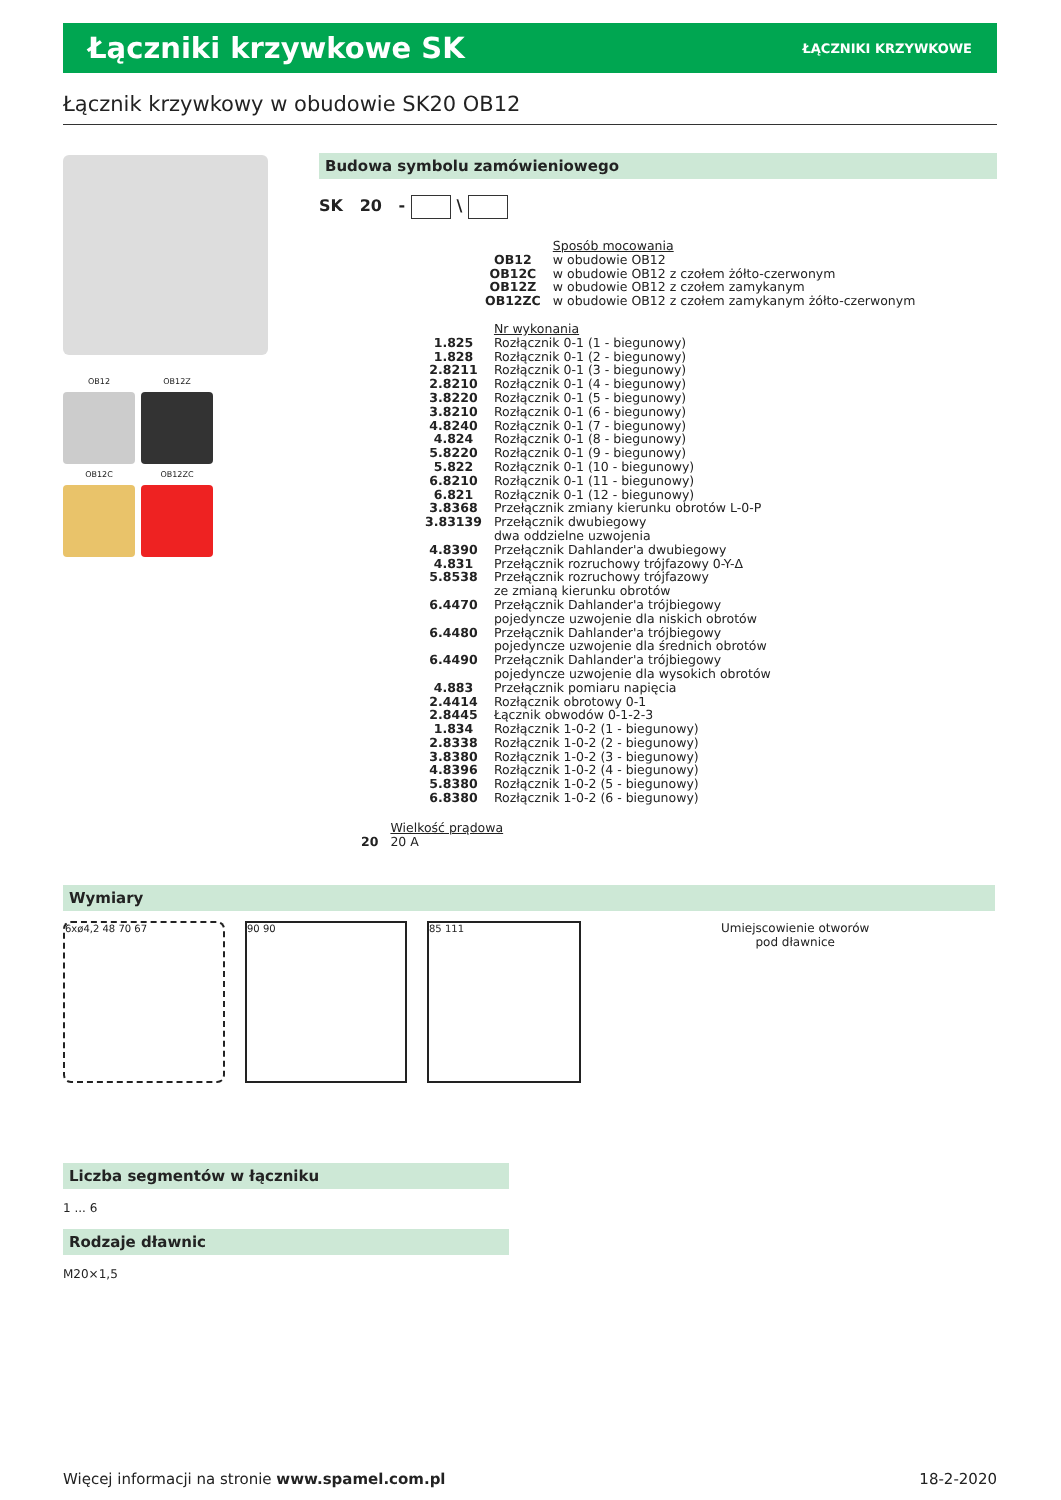Łączniki krzywkowe SK
ŁĄCZNIKI KRZYWKOWE
Łącznik krzywkowy w obudowie SK20 OB12
OB12
OB12Z
OB12C
OB12ZC
Budowa symbolu zamówieniowego
SK 20 - \
| | Sposób mocowania |
| OB12 | w obudowie OB12 |
| OB12C | w obudowie OB12 z czołem żółto-czerwonym |
| OB12Z | w obudowie OB12 z czołem zamykanym |
| OB12ZC | w obudowie OB12 z czołem zamykanym żółto-czerwonym |
| | Nr wykonania |
| 1.825 | Rozłącznik 0-1 (1 - biegunowy) |
| 1.828 | Rozłącznik 0-1 (2 - biegunowy) |
| 2.8211 | Rozłącznik 0-1 (3 - biegunowy) |
| 2.8210 | Rozłącznik 0-1 (4 - biegunowy) |
| 3.8220 | Rozłącznik 0-1 (5 - biegunowy) |
| 3.8210 | Rozłącznik 0-1 (6 - biegunowy) |
| 4.8240 | Rozłącznik 0-1 (7 - biegunowy) |
| 4.824 | Rozłącznik 0-1 (8 - biegunowy) |
| 5.8220 | Rozłącznik 0-1 (9 - biegunowy) |
| 5.822 | Rozłącznik 0-1 (10 - biegunowy) |
| 6.8210 | Rozłącznik 0-1 (11 - biegunowy) |
| 6.821 | Rozłącznik 0-1 (12 - biegunowy) |
| 3.8368 | Przełącznik zmiany kierunku obrotów L-0-P |
| 3.83139 | Przełącznik dwubiegowy dwa oddzielne uzwojenia |
| 4.8390 | Przełącznik Dahlander'a dwubiegowy |
| 4.831 | Przełącznik rozruchowy trójfazowy 0-Y-Δ |
| 5.8538 | Przełącznik rozruchowy trójfazowy ze zmianą kierunku obrotów |
| 6.4470 | Przełącznik Dahlander'a trójbiegowy pojedyncze uzwojenie dla niskich obrotów |
| 6.4480 | Przełącznik Dahlander'a trójbiegowy pojedyncze uzwojenie dla średnich obrotów |
| 6.4490 | Przełącznik Dahlander'a trójbiegowy pojedyncze uzwojenie dla wysokich obrotów |
| 4.883 | Przełącznik pomiaru napięcia |
| 2.4414 | Rozłącznik obrotowy 0-1 |
| 2.8445 | Łącznik obwodów 0-1-2-3 |
| 1.834 | Rozłącznik 1-0-2 (1 - biegunowy) |
| 2.8338 | Rozłącznik 1-0-2 (2 - biegunowy) |
| 3.8380 | Rozłącznik 1-0-2 (3 - biegunowy) |
| 4.8396 | Rozłącznik 1-0-2 (4 - biegunowy) |
| 5.8380 | Rozłącznik 1-0-2 (5 - biegunowy) |
| 6.8380 | Rozłącznik 1-0-2 (6 - biegunowy) |
| | Wielkość prądowa |
| 20 | 20 A |
Wymiary
6xø4,2 48 70 67 90 90 85 111
Umiejscowienie otworów
pod dławnice
Liczba segmentów w łączniku
1 ... 6
Rodzaje dławnic
M20×1,5
Więcej informacji na stronie www.spamel.com.pl 18-2-2020